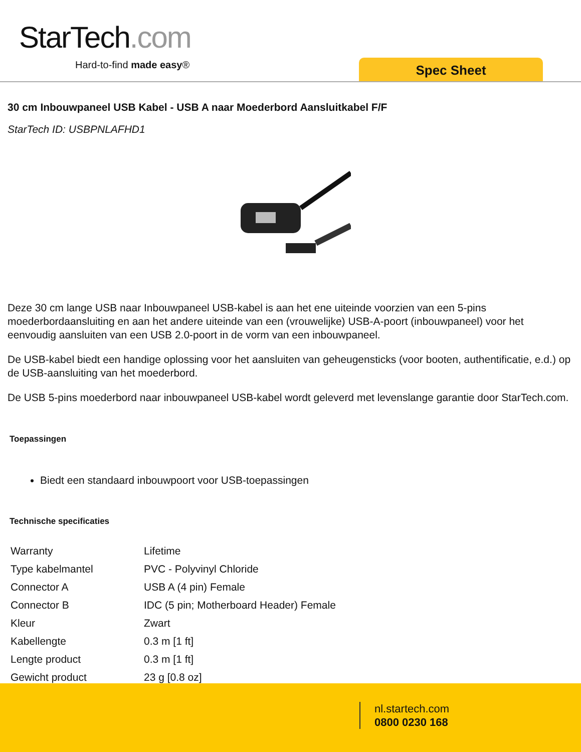StarTech.com
Hard-to-find made easy® Spec Sheet
30 cm Inbouwpaneel USB Kabel - USB A naar Moederbord Aansluitkabel F/F
StarTech ID: USBPNLAFHD1
Deze 30 cm lange USB naar Inbouwpaneel USB-kabel is aan het ene uiteinde voorzien van een 5-pins moederbordaansluiting en aan het andere uiteinde van een (vrouwelijke) USB-A-poort (inbouwpaneel) voor het eenvoudig aansluiten van een USB 2.0-poort in de vorm van een inbouwpaneel.
De USB-kabel biedt een handige oplossing voor het aansluiten van geheugensticks (voor booten, authentificatie, e.d.) op de USB-aansluiting van het moederbord.
De USB 5-pins moederbord naar inbouwpaneel USB-kabel wordt geleverd met levenslange garantie door StarTech.com.
Toepassingen
Biedt een standaard inbouwpoort voor USB-toepassingen
Technische specificaties
| Warranty | Lifetime |
| Type kabelmantel | PVC - Polyvinyl Chloride |
| Connector A | USB A (4 pin) Female |
| Connector B | IDC (5 pin; Motherboard Header) Female |
| Kleur | Zwart |
| Kabellengte | 0.3 m [1 ft] |
| Lengte product | 0.3 m [1 ft] |
| Gewicht product | 23 g [0.8 oz] |
nl.startech.com
0800 0230 168